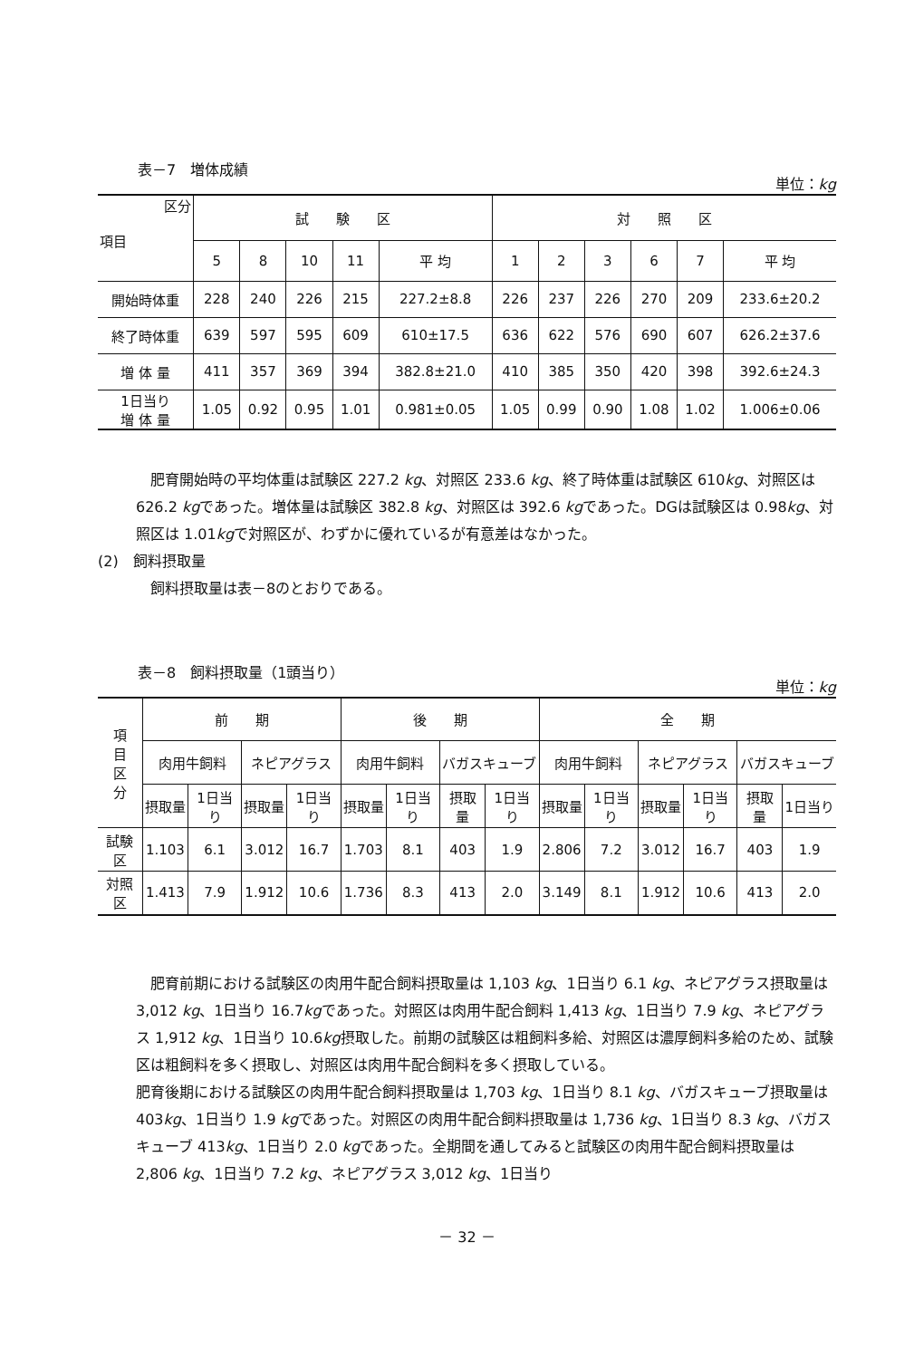表－7　増体成績 単位：kg
| 区分 項目 | 試 験 区 | | | | | 対 照 区 | | | | | |
| --- | --- | --- | --- | --- | --- | --- | --- | --- | --- | --- | --- |
| | 5 | 8 | 10 | 11 | 平 均 | 1 | 2 | 3 | 6 | 7 | 平 均 |
| 開始時体重 | 228 | 240 | 226 | 215 | 227.2±8.8 | 226 | 237 | 226 | 270 | 209 | 233.6±20.2 |
| 終了時体重 | 639 | 597 | 595 | 609 | 610±17.5 | 636 | 622 | 576 | 690 | 607 | 626.2±37.6 |
| 増 体 量 | 411 | 357 | 369 | 394 | 382.8±21.0 | 410 | 385 | 350 | 420 | 398 | 392.6±24.3 |
| 1日当り 増 体 量 | 1.05 | 0.92 | 0.95 | 1.01 | 0.981±0.05 | 1.05 | 0.99 | 0.90 | 1.08 | 1.02 | 1.006±0.06 |
肥育開始時の平均体重は試験区 227.2 kg、対照区 233.6 kg、終了時体重は試験区 610kg、対照区は 626.2 kgであった。増体量は試験区 382.8 kg、対照区は 392.6 kgであった。DGは試験区は 0.98kg、対照区は 1.01kgで対照区が、わずかに優れているが有意差はなかった。
(2)　飼料摂取量
飼料摂取量は表－8のとおりである。
表－8　飼料摂取量（1頭当り） 単位：kg
| 項 目 区 分 | 前 期 | | | | 後 期 | | | | 全 期 | | | | | |
| --- | --- | --- | --- | --- | --- | --- | --- | --- | --- | --- | --- | --- | --- | --- |
| | 肉用牛飼料 | | ネピアグラス | | 肉用牛飼料 | | バガスキューブ | | 肉用牛飼料 | | ネピアグラス | | バガスキューブ | |
| | 摂取量 | 1日当り | 摂取量 | 1日当り | 摂取量 | 1日当り | 摂取量 | 1日当り | 摂取量 | 1日当り | 摂取量 | 1日当り | 摂取量 | 1日当り |
| 試験区 | 1.103 | 6.1 | 3.012 | 16.7 | 1.703 | 8.1 | 403 | 1.9 | 2.806 | 7.2 | 3.012 | 16.7 | 403 | 1.9 |
| 対照区 | 1.413 | 7.9 | 1.912 | 10.6 | 1.736 | 8.3 | 413 | 2.0 | 3.149 | 8.1 | 1.912 | 10.6 | 413 | 2.0 |
肥育前期における試験区の肉用牛配合飼料摂取量は 1,103 kg、1日当り 6.1 kg、ネピアグラス摂取量は 3,012 kg、1日当り 16.7kgであった。対照区は肉用牛配合飼料 1,413 kg、1日当り 7.9 kg、ネピアグラス 1,912 kg、1日当り 10.6kg摂取した。前期の試験区は粗飼料多給、対照区は濃厚飼料多給のため、試験区は粗飼料を多く摂取し、対照区は肉用牛配合飼料を多く摂取している。
肥育後期における試験区の肉用牛配合飼料摂取量は 1,703 kg、1日当り 8.1 kg、バガスキューブ摂取量は 403kg、1日当り 1.9 kgであった。対照区の肉用牛配合飼料摂取量は 1,736 kg、1日当り 8.3 kg、バガスキューブ 413kg、1日当り 2.0 kgであった。全期間を通してみると試験区の肉用牛配合飼料摂取量は 2,806 kg、1日当り 7.2 kg、ネピアグラス 3,012 kg、1日当り
－ 32 －